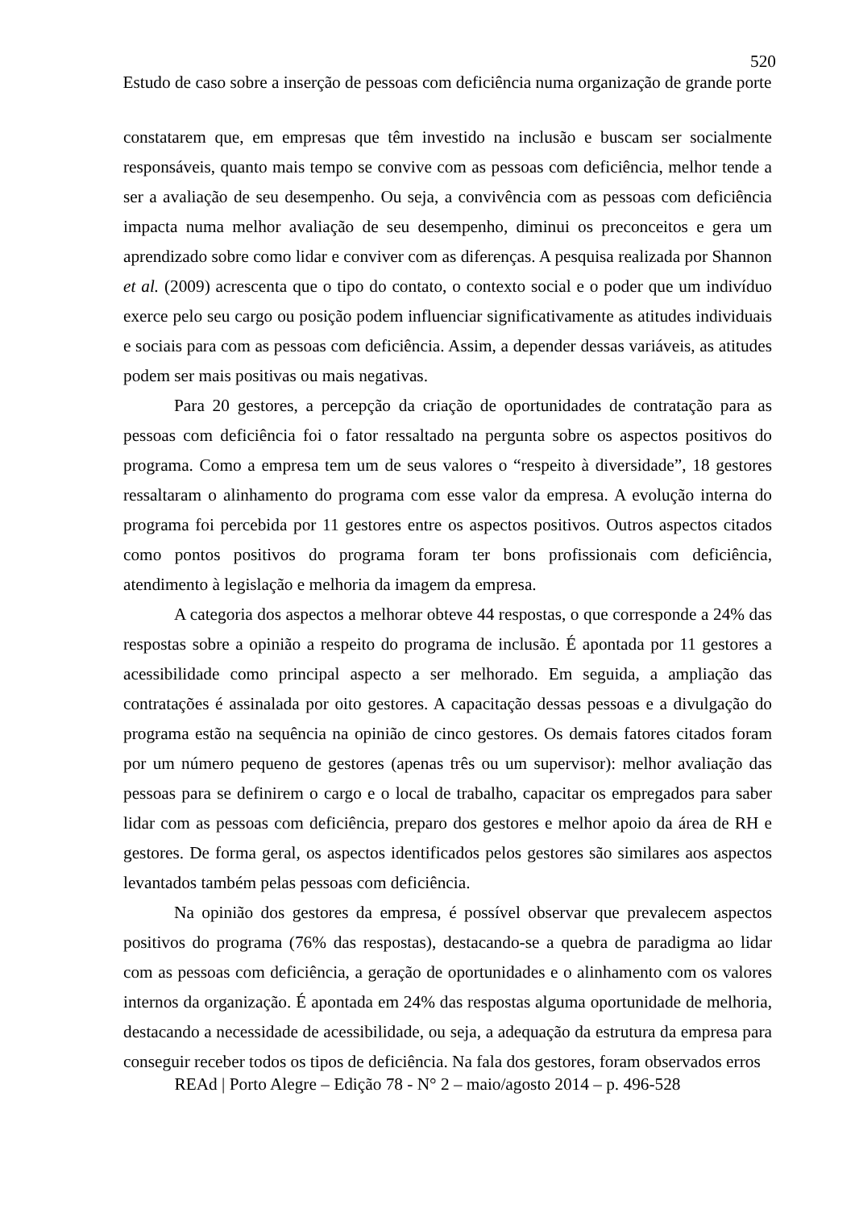520
Estudo de caso sobre a inserção de pessoas com deficiência numa organização de grande porte
constatarem que, em empresas que têm investido na inclusão e buscam ser socialmente responsáveis, quanto mais tempo se convive com as pessoas com deficiência, melhor tende a ser a avaliação de seu desempenho. Ou seja, a convivência com as pessoas com deficiência impacta numa melhor avaliação de seu desempenho, diminui os preconceitos e gera um aprendizado sobre como lidar e conviver com as diferenças. A pesquisa realizada por Shannon et al. (2009) acrescenta que o tipo do contato, o contexto social e o poder que um indivíduo exerce pelo seu cargo ou posição podem influenciar significativamente as atitudes individuais e sociais para com as pessoas com deficiência. Assim, a depender dessas variáveis, as atitudes podem ser mais positivas ou mais negativas.
Para 20 gestores, a percepção da criação de oportunidades de contratação para as pessoas com deficiência foi o fator ressaltado na pergunta sobre os aspectos positivos do programa. Como a empresa tem um de seus valores o “respeito à diversidade”, 18 gestores ressaltaram o alinhamento do programa com esse valor da empresa. A evolução interna do programa foi percebida por 11 gestores entre os aspectos positivos. Outros aspectos citados como pontos positivos do programa foram ter bons profissionais com deficiência, atendimento à legislação e melhoria da imagem da empresa.
A categoria dos aspectos a melhorar obteve 44 respostas, o que corresponde a 24% das respostas sobre a opinião a respeito do programa de inclusão. É apontada por 11 gestores a acessibilidade como principal aspecto a ser melhorado. Em seguida, a ampliação das contratações é assinalada por oito gestores. A capacitação dessas pessoas e a divulgação do programa estão na sequência na opinião de cinco gestores. Os demais fatores citados foram por um número pequeno de gestores (apenas três ou um supervisor): melhor avaliação das pessoas para se definirem o cargo e o local de trabalho, capacitar os empregados para saber lidar com as pessoas com deficiência, preparo dos gestores e melhor apoio da área de RH e gestores. De forma geral, os aspectos identificados pelos gestores são similares aos aspectos levantados também pelas pessoas com deficiência.
Na opinião dos gestores da empresa, é possível observar que prevalecem aspectos positivos do programa (76% das respostas), destacando-se a quebra de paradigma ao lidar com as pessoas com deficiência, a geração de oportunidades e o alinhamento com os valores internos da organização. É apontada em 24% das respostas alguma oportunidade de melhoria, destacando a necessidade de acessibilidade, ou seja, a adequação da estrutura da empresa para conseguir receber todos os tipos de deficiência. Na fala dos gestores, foram observados erros
REAd | Porto Alegre – Edição 78 - N° 2 – maio/agosto 2014 – p. 496-528